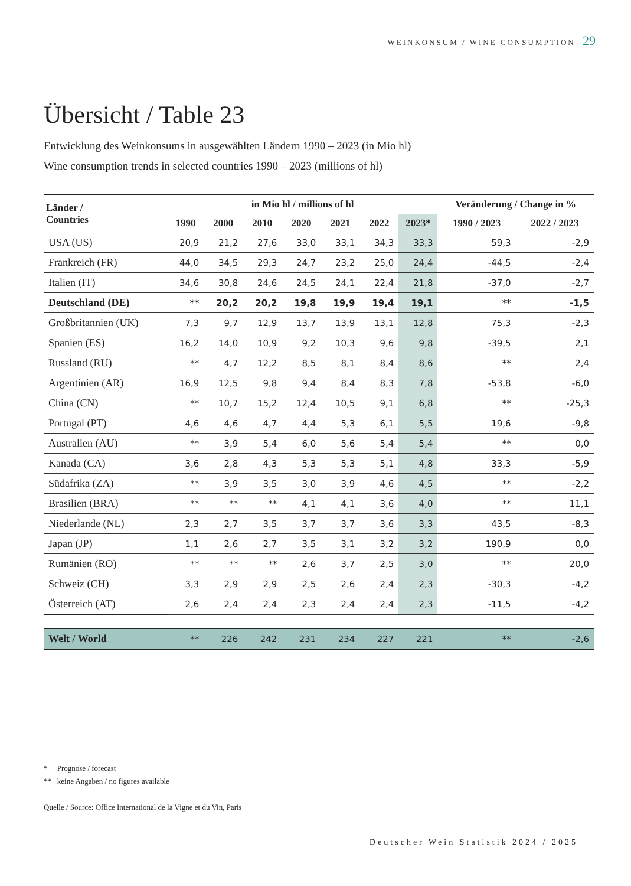WEINKONSUM / WINE CONSUMPTION 29
Übersicht / Table 23
Entwicklung des Weinkonsums in ausgewählten Ländern 1990 – 2023 (in Mio hl)
Wine consumption trends in selected countries 1990 – 2023 (millions of hl)
| Länder / Countries | in Mio hl / millions of hl | | | | | | | Veränderung / Change in % | |
| --- | --- | --- | --- | --- | --- | --- | --- | --- | --- |
| | 1990 | 2000 | 2010 | 2020 | 2021 | 2022 | 2023* | 1990 / 2023 | 2022 / 2023 |
| USA (US) | 20,9 | 21,2 | 27,6 | 33,0 | 33,1 | 34,3 | 33,3 | 59,3 | -2,9 |
| Frankreich (FR) | 44,0 | 34,5 | 29,3 | 24,7 | 23,2 | 25,0 | 24,4 | -44,5 | -2,4 |
| Italien (IT) | 34,6 | 30,8 | 24,6 | 24,5 | 24,1 | 22,4 | 21,8 | -37,0 | -2,7 |
| Deutschland (DE) | ** | 20,2 | 20,2 | 19,8 | 19,9 | 19,4 | 19,1 | ** | -1,5 |
| Großbritannien (UK) | 7,3 | 9,7 | 12,9 | 13,7 | 13,9 | 13,1 | 12,8 | 75,3 | -2,3 |
| Spanien (ES) | 16,2 | 14,0 | 10,9 | 9,2 | 10,3 | 9,6 | 9,8 | -39,5 | 2,1 |
| Russland (RU) | ** | 4,7 | 12,2 | 8,5 | 8,1 | 8,4 | 8,6 | ** | 2,4 |
| Argentinien (AR) | 16,9 | 12,5 | 9,8 | 9,4 | 8,4 | 8,3 | 7,8 | -53,8 | -6,0 |
| China (CN) | ** | 10,7 | 15,2 | 12,4 | 10,5 | 9,1 | 6,8 | ** | -25,3 |
| Portugal (PT) | 4,6 | 4,6 | 4,7 | 4,4 | 5,3 | 6,1 | 5,5 | 19,6 | -9,8 |
| Australien (AU) | ** | 3,9 | 5,4 | 6,0 | 5,6 | 5,4 | 5,4 | ** | 0,0 |
| Kanada (CA) | 3,6 | 2,8 | 4,3 | 5,3 | 5,3 | 5,1 | 4,8 | 33,3 | -5,9 |
| Südafrika (ZA) | ** | 3,9 | 3,5 | 3,0 | 3,9 | 4,6 | 4,5 | ** | -2,2 |
| Brasilien (BRA) | ** | ** | ** | 4,1 | 4,1 | 3,6 | 4,0 | ** | 11,1 |
| Niederlande (NL) | 2,3 | 2,7 | 3,5 | 3,7 | 3,7 | 3,6 | 3,3 | 43,5 | -8,3 |
| Japan (JP) | 1,1 | 2,6 | 2,7 | 3,5 | 3,1 | 3,2 | 3,2 | 190,9 | 0,0 |
| Rumänien (RO) | ** | ** | ** | 2,6 | 3,7 | 2,5 | 3,0 | ** | 20,0 |
| Schweiz (CH) | 3,3 | 2,9 | 2,9 | 2,5 | 2,6 | 2,4 | 2,3 | -30,3 | -4,2 |
| Österreich (AT) | 2,6 | 2,4 | 2,4 | 2,3 | 2,4 | 2,4 | 2,3 | -11,5 | -4,2 |
| Welt / World | ** | 226 | 242 | 231 | 234 | 227 | 221 | ** | -2,6 |
* Prognose / forecast
** keine Angaben / no figures available
Quelle / Source: Office International de la Vigne et du Vin, Paris
Deutscher Wein Statistik 2024 / 2025